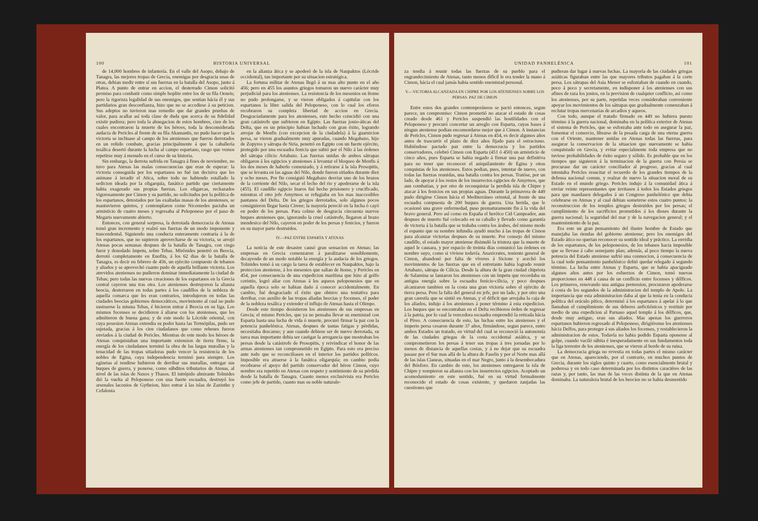100 HISTORIA UNIVERSAL
de 14,000 hombres de infantería. En el valle del Asopo, debajo de Tanagra, las mejores tropas de Grecia, enemigas por desgracia unas de otras, debian medir entre sí sus fuerzas en la batalla del Asopo, junto á Platea. A punto de entrar en accion, el desterrado Cimon solicitó permiso para combatir como simple hoplite entre los de su fila Oeneis; pero la rigorista legalidad de sus enemigos, que sentian hácia él y sus partidarios gran desconfianza, hizo que no se accediese á su peticion. Sus adeptos no tuvieron mas remedio que dar grandes pruebas de valor, para acallar así toda clase de duda que acerca de su fidelidad existir pudiera; pero toda la abnegacion de estos hombres, cien de los cuales encontraron la muerte de los héroes, toda la desconsiderada audacia de Pericles al frente de su fila Akamantis, no pudo hacer que la victoria se inclinase al campo de los atenienses que fueron derrotados en un reñido combate, gracias principalmente á que la caballería tesálica desertó durante la lucha al campo espartano, rasgo que vemos repetirse muy á menudo en el curso de su historia.
Sin embargo, la derrota sufrida en Tanagra á fines de noviembre, no tuvo para Atenas las malas consecuencias que eran de esperar: la victoria conseguida por los espartanos no fué tan decisiva que les animase á invadir el Atica, sobre todo no habiendo estallado la sedicion ideada por la oligarquía, fanático partido que ciertamente habia exagerado sus propias fuerzas. Los oligarcas, rechazados vigorosamente por Cimon y su partido, no solicitados por la política de los espartanos, detestados por las exaltadas masas de los atenienses, se mantuvieron quietos, y contemplaron como Nicomedes pactaba un armisticio de cuatro meses y regresaba al Peloponeso por el paso de Megaris nuevamente abierto.
Entonces, con general sorpresa, la derrotada democracia de Atenas tomó gran incremento y realzó sus fuerzas de un modo imponente y trascendental. Siguiendo una conducta enteramente contraria á la de los espartanos, que no supieron aprovecharse de su victoria, se arrojó Atenas pocas semanas despues de la batalla de Tanagra, con ciego furor y denodado ímpetu, sobre Tebas. Mirónides penetró en Beocia, derrotó completamente en Enofita, á los 62 dias de la batalla de Tanagra, es decir en febrero de 456, un ejército compuesto de tebanos y aliados y se aprovechó cuanto pudo de aquella brillante victoria. Los atrevidos atenienses no pudieron dominar inmediatamente la ciudad de Tebas; pero todas las nuevas creaciones de los espartanos en la Grecia central cayeron una tras otra. Los atenienses destruyeron la alianza beocia, desterraron en todas partes á los caudillos de la nobleza de aquella comarca que les eran contrarios, introdujeron en todas las ciudades beocias gobiernos democráticos, movimiento al cual no pudo sustraerse la misma Tebas, é hicieron entrar á Beocia en su liga. Los mismos focenses se decidieron á aliarse con los atenienses, que les admitieron de buena gana; y de este modo la Lócride oriental, con cuya posesion Atenas extendia su poder hasta las Termópilas, pudo ser sujetada, gracias á los cien ciudadanos que como rehenes fueron enviados á la ciudad de Pericles. Mientras de este modo los héroes de Atenas conquistaban una importante extension de tierra firme, la energía de los ciudadanos terminó la obra de las largas murallas y la tenacidad de las tropas sitiadoras pudo vencer la resistencia de los nobles de Egina, cuya independencia terminó para siempre. Los eginetas al rendirse hubieron de derribar sus murallas, entregar sus buques de guerra, y ponerse, como súbditos tributarios de Atenas, al nivel de las islas de Naxos y Thasos. El intrépido almirante Tolmides dió la vuelta al Peloponeso con una fuerte escuadra, destruyó los arsenales laconios de Gytheion, hizo entrar á las islas de Zazintho y Cefalonia
en la alianza ática y se apoderó de la isla de Naupaktos (Lócride occidental), tan importante por su situacion estratégica.
La fortuna militar de Atenas llegó á su mas alto punto en el año 456; pero en 455 los asuntos griegos tomaron un nuevo carácter muy perjudicial para los atenienses. La resistencia de los mesenios en Itome no pudo prolongarse, y se vieron obligados á capitular con los espartanos la libre salida del Peloponeso, con lo cual los eforos recobraron su completa libertad de accion en Grecia. Desgraciadamente para los atenienses, este hecho coincidió con una gran catástrofe que sufrieron en Egipto. Las fuerzas jonio-áticas del Delta, que en un principio habian luchado con gran éxito, logrando arrojar de Menfis (con excepcion de la ciudadela) á la guarnicion persa, se vieron gradualmente muy apuradas, cuando Megabazo, hijo de Zopyros y sátrapa de Siria, penetró en Egipto con un fuerte ejército, protegido por una escuadra fenicia que subió por el Nilo á las órdenes del sátrapa cilicio Artabazo. Las fuerzas unidas de ambos sátrapas obligaron á los egipcios y atenienses á levantar el bloqueo de Menfis á los dos meses de haberlo comenzado, y á retirarse á la isla Prosopitis, que se levanta en las aguas del Nilo, donde fueron sitiados durante diez y ocho meses. Por fin consiguió Megabazo desviar uno de los brazos de la corriente del Nilo, secar el lecho del rio y apoderarse de la isla (455). El caudillo egipcio Inaros fué hecho prisionero y crucificado, mientras el otro jefe Amyrteos se refugiaba en los mas inaccesibles pantanos del Delta. De los griegos derrotados, solo algunos pocos consiguieron llegar hasta Cirene; la mayoría pereció en la lucha ó cayó en poder de los persas. Para colmo de desgracia cincuenta nuevos buques atenienses que, ignorando la cruel catástrofe, llegaron al brazo mendesico del Nilo, cayeron en poder de los persas y fenicios, y fueron en su mayor parte destruidos.
IV.—PAZ ENTRE ESPARTA Y ATENAS
La noticia de este desastre causó gran sensacion en Atenas; las empresas en Grecia comenzaron á paralizarse sensiblemente, decayendo de un modo notable la energía y la audacia de los griegos. Tolmides tomó á su cargo la tarea de establecer en Naupaktos, bajo la proteccion ateniense, á los mesenios que salian de Itome, y Pericles en 454, por consecuencia de una expedicion marítima que hizo al golfo corintio, logró aliar con Atenas á los aqueos peloponesios que en aquella época solo se habian dado á conocer accidentalmente. En cambio, fué desgraciado el éxito que obtuvo una tentativa para derribar, con auxilio de las tropas aliadas beocias y focenses, el poder de la nobleza tesálica y extender el influjo de Atenas hasta el Olimpo.
Desde este tiempo desistieron los atenienses de sus empresas en Grecia; el mismo Pericles, que ya no pensaba llevar su enemistad con Esparta hasta una lucha de vida ó muerte, procuró firmar la paz con la potencia panhelénica. Atenas, despues de tantas fatigas y pérdidas, necesitaba descanso; y aun cuando debiese ser de nuevo derrotada, su tarea mas importante debia ser castigar la arrogancia que mostraban los persas desde la catástrofe de Prosopitis, y reivindicar el honor de las armas atenienses tan comprometido en Egipto. Para esto era preciso ante todo que se reconciliasen en el interior los partidos políticos. Imposible era atraerse á la fanática oligarquía; en cambio podia recobrarse el apoyo del partido conservador del héroe Cimon, cuyo nombre era repetido en Atenas con respeto y sentimiento de su pérdida desde la batalla de Tanagra. Cuanto menos exclusivista era Pericles como jefe de partido, cuanto mas su noble naturale-
UNIDAD PANHELÉNICA 101
za tendia á reunir todas las fuerzas de su pueblo para el engrandecimiento de Atenas, tanto menos difícil le era tender la mano á Cimon, hácia el cual jamás habia sentido enemistad personal.
V.—VICTORIA ALCANZADA EN CHIPRE POR LOS ATENIENSES SOBRE LOS PERSAS. PAZ DE CIMON
Entre estos dos grandes contemporáneos se pactó entonces, segun parece, un compromiso: Cimon prometió no atacar el estado de cosas creado desde 461 y Pericles suspendió las hostilidades con el Peloponeso y procuró concertar un arreglo con Esparta, cuyas bases á ningun ateniense podian encomendarse mejor que á Cimon. A instancias de Pericles, Cimon pudo regresar á Atenas en 454, es decir algunos años antes de trascurrir el plazo de diez años fijado para el ostracismo. Habiéndose pactado paz entre la democracia y los partidos conservadores, celebró Cimon con Esparta (451 ó 450) un armisticio de cinco años, pues Esparta se habia negado á firmar una paz definitiva para no tener que reconocer el aniquilamiento de Egina y otras conquistas de los atenienses. Estos podian, pues, intentar de nuevo, con todas las fuerzas reunidas, una batalla contra los persas. Tratóse, por un lado, de apoyar á los restos de los insurrectos egipcios de Amyrteos, que aun combatian, y por otro de reconquistar la perdida isla de Chipre y atacar á los fenicios en sus propias aguas. Durante la primavera de 449 pudo dirigirse Cimon hácia el Mediterráneo oriental, al frente de una escuadra compuesta de 200 buques de guerra. Una herida, que le ocasionó una grave enfermedad, puso prematuramente fin á la vida del bravo general. Pero así como en España el heróico Cid Campeador, aun despues de muerto fué colocado en su caballo y llevado como garantía de victoria á la batalla que se trababa contra los árabes, del mismo modo el espanto que su nombre infundia ayudó mucho á las tropas de Cimon para alcanzar victorias despues de su muerte. Por consejo del mismo caudillo, el estado mayor ateniense disimuló la tristeza que la muerte de aquel le causara, y por espacio de treinta dias comunicó las órdenes en nombre suyo, como si viviese todavía. Anaxicrates, teniente general de Cimon, abandonó por falta de víveres á Sicione y acechó los movimientos de las fuerzas que en el entretanto habia logrado reunir Artabazo, sátrapa de Cilicia. Desde la altura de la gran ciudad chipriota de Salamina se lanzaron los atenienses con un ímpetu que recordaba su antigua energía sobre la escuadra fenicio-cilicia, y poco despues alcanzaron tambien en la costa una gran victoria sobre el ejército de tierra persa. Pero la falta del general en jefe, por un lado, y por otro una gran carestía que se sintió en Atenas, y el déficit que arrojaba la caja de los aliados, indujo á los atenienses á poner término á esta expedicion. Los buques que se encontraban en el Delta recibieron órden de regresar á la patria, por lo cual la vencedora escuadra emprendió la retirada hácia el Píreo. A consecuencia de esto, las luchas entre los atenienses y el imperio persa cesaron durante 37 años, firmándose, segun parece, entre ambos Estados un tratado, en virtud del cual se reconoció la autonomía de las ciudades griegas de la costa occidental asiática, y se comprometieron los persas á tener sus tropas á tres jornadas por lo menos de distancia de aquellas costas, y á no dejar que su escuadra pasase por el Sur mas allá de la altura de Faselis y por el Norte mas allá de las islas Cianeas, situadas en el mar Negro, junto á la desembocadura del Bósforo. En cambio de esto, los atenienses entregaron la isla de Chipre y rompieron su alianza con los insurrectos egipcios. Aceptado un acomodamiento en este sentido, fué en su virtud formalmente reconocido el estado de cosas existente, y quedaron zanjadas las cuestiones que
pudieran dar lugar á nuevas luchas. La mayoría de las ciudades griegas asiáticas figuraban entre las que mayores tributos pagaban á la corte persa. Los sátrapas del Asia Menor se esforzaban de cuando en cuando, poco á poco y secretamente, en indisponer á los atenienses con sus afines de raza los jonios, en la prevision de cualquier conflicto, así como los atenienses, por su parte, repetidas veces consideraban conveniente apoyar los movimientos de los sátrapas que gradualmente comenzaban á reclutar tropas mercenarias de arcadios y aqueos.
Con todo, aunque el tratado firmado en 449 no hubiera puesto término á la guerra nacional, dominaba en la política exterior de Atenas el sistema de Pericles, que se esforzaba ante todo en asegurar la paz, fomentar el comercio, librarse de la pesada carga de una eterna guerra con el Oriente, mantener unidas en Atenas todas las fuerzas, para asegurar la conservacion de la situacion que nuevamente se habia conquistado en Grecia, y evitar especialmente toda empresa que no tuviese probabilidades de éxito seguro y sólido. Es probable que en los tiempos que siguieron á la terminacion de la guerra con Persia se procurase dar un carácter conciliador al progreso, gracias al cual intentaba Pericles resucitar el recuerdo de los grandes tiempos de la defensa nacional comun, y realzar de nuevo la situacion moral de su Estado en el mundo griego. Pericles indujo á la comunidad ática á enviar veinte representantes que invitasen á todos los Estados griegos para que mandasen delegados á un Congreso panhelénico que debia celebrarse en Atenas y al cual debian someterse estos cuatro puntos: la reconstruccion de los templos griegos destruidos por los persas; el cumplimiento de los sacrificios prometidos á los dioses durante la guerra nacional; la seguridad del mar y de la navegacion general; y el mantenimiento de la paz.
Era este un gran pensamiento del ilustre hombre de Estado que manejaba las riendas del gobierno ateniense; pero los enemigos del Estado ático no querian reconocer su sentido ideal y práctico. La envidia de los espartanos, de los peloponesios, de los tebanos hacia imposible que se llevase á cabo semejante plan; además, al poco tiempo la nueva potencia del Estado ateniense sufrió una conmocion, á consecuencia de la cual todo pensamiento panhelénico debió quedar relegado á segundo término. La lucha entre Atenas y Esparta, que se habia apaciguado algunos años antes por los esfuerzos de Cimon, tomó nuevas proporciones en 448 á causa de un conflicto entre focenses y délficos. Los primeros, renovando una antigua pretension, procuraron apoderarse á costa de los segundos de la administracion del templo de Apolo. La importancia que esta administracion daba al que la tenia en la conducta política del oráculo pítico, determinó á los espartanos á apelar á lo que llamaban el cumplimiento de sus deberes anfictiónicos y restituir por medio de una expedicion al Parnaso aquel templo á los délficos, que, desde muy antiguo, eran sus aliados. Mas apenas los guerreros espartanos hubieron regresado al Peloponeso, dirigiéronse los atenienses hácia Delfos, para proteger á sus aliados los focenses, y restablecieron la administracion de estos. Todavía no habia podido Esparta oponerse al golpe, cuando vaciló súbita é inesperadamente en sus fundamentos toda la liga terrestre de los atenienses, que se vieron al borde de su ruina.
La democracia griega no revestia en todas partes el mismo carácter que en Atenas, apareciendo, por el contrario, en muchos puntos de Grecia, durante los siglos quinto y cuarto, como esencialmente brutal y poderosa y en todo caso determinada por los distintos caractéres de las razas y, por tanto, las mas de las veces distinta de la que en Atenas dominaba. La naturaleza brutal de los beocios no se habia desmentido